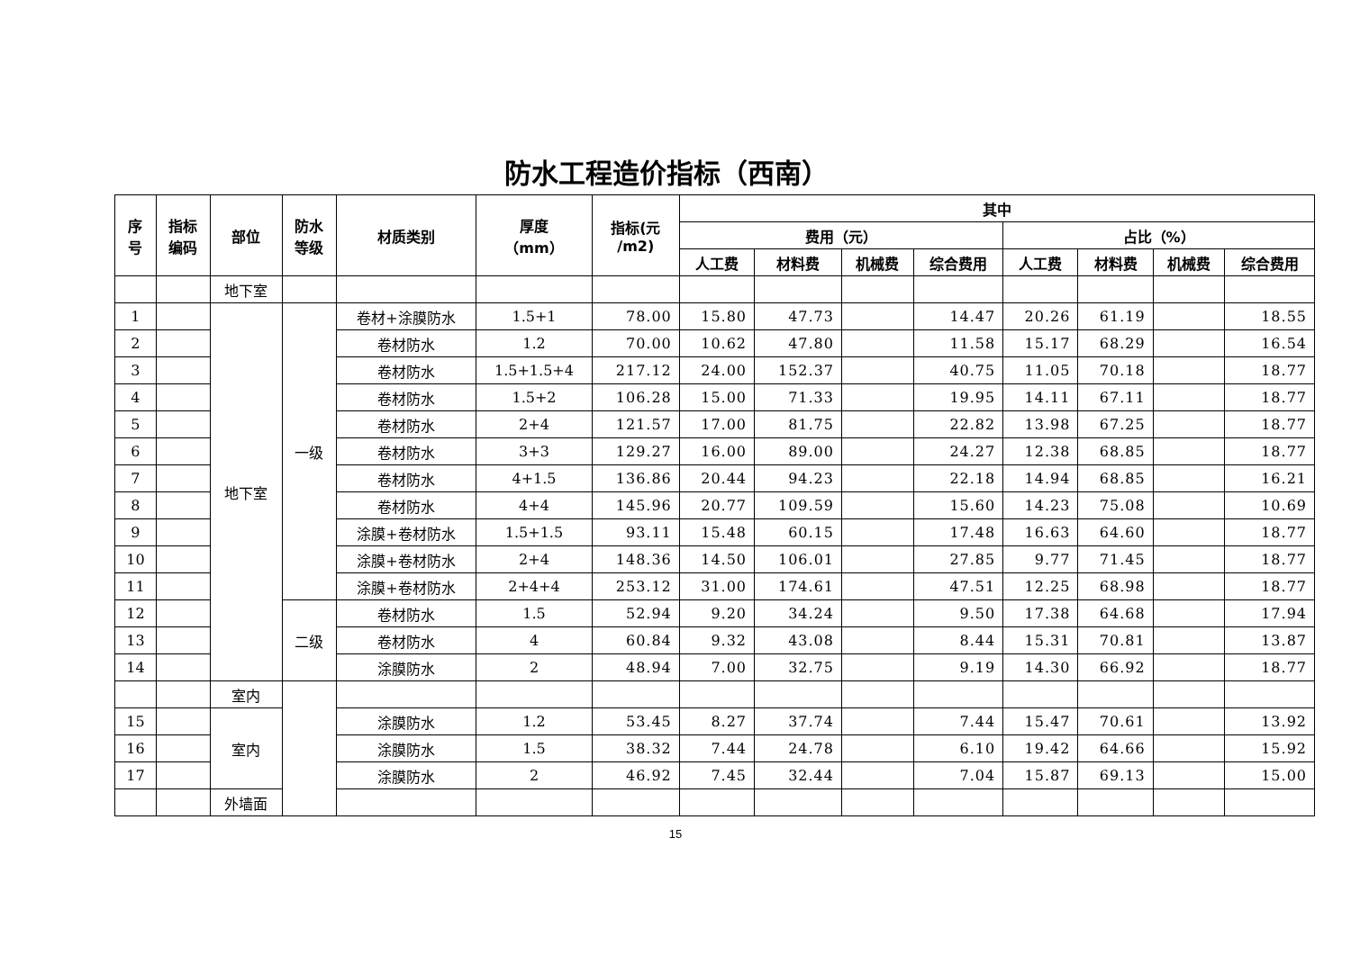防水工程造价指标（西南）
| 序 号 | 指标 编码 | 部位 | 防水 等级 | 材质类别 | 厚度 （mm） | 指标(元 /m2) | 其中 | | | | | | | |
| --- | --- | --- | --- | --- | --- | --- | --- | --- | --- | --- | --- | --- | --- | --- |
| | | | | | | | 费用（元） | | | | 占比（%） | | | |
| | | | | | | | 人工费 | 材料费 | 机械费 | 综合费用 | 人工费 | 材料费 | 机械费 | 综合费用 |
| | | 地下室 | | | | | | | | | | | | |
| 1 | | 地下室 | 一级 | 卷材+涂膜防水 | 1.5+1 | 78.00 | 15.80 | 47.73 | | 14.47 | 20.26 | 61.19 | | 18.55 |
| 2 | | | | 卷材防水 | 1.2 | 70.00 | 10.62 | 47.80 | | 11.58 | 15.17 | 68.29 | | 16.54 |
| 3 | | | | 卷材防水 | 1.5+1.5+4 | 217.12 | 24.00 | 152.37 | | 40.75 | 11.05 | 70.18 | | 18.77 |
| 4 | | | | 卷材防水 | 1.5+2 | 106.28 | 15.00 | 71.33 | | 19.95 | 14.11 | 67.11 | | 18.77 |
| 5 | | | | 卷材防水 | 2+4 | 121.57 | 17.00 | 81.75 | | 22.82 | 13.98 | 67.25 | | 18.77 |
| 6 | | | | 卷材防水 | 3+3 | 129.27 | 16.00 | 89.00 | | 24.27 | 12.38 | 68.85 | | 18.77 |
| 7 | | | | 卷材防水 | 4+1.5 | 136.86 | 20.44 | 94.23 | | 22.18 | 14.94 | 68.85 | | 16.21 |
| 8 | | | | 卷材防水 | 4+4 | 145.96 | 20.77 | 109.59 | | 15.60 | 14.23 | 75.08 | | 10.69 |
| 9 | | | | 涂膜+卷材防水 | 1.5+1.5 | 93.11 | 15.48 | 60.15 | | 17.48 | 16.63 | 64.60 | | 18.77 |
| 10 | | | | 涂膜+卷材防水 | 2+4 | 148.36 | 14.50 | 106.01 | | 27.85 | 9.77 | 71.45 | | 18.77 |
| 11 | | | | 涂膜+卷材防水 | 2+4+4 | 253.12 | 31.00 | 174.61 | | 47.51 | 12.25 | 68.98 | | 18.77 |
| 12 | | | 二级 | 卷材防水 | 1.5 | 52.94 | 9.20 | 34.24 | | 9.50 | 17.38 | 64.68 | | 17.94 |
| 13 | | | | 卷材防水 | 4 | 60.84 | 9.32 | 43.08 | | 8.44 | 15.31 | 70.81 | | 13.87 |
| 14 | | | | 涂膜防水 | 2 | 48.94 | 7.00 | 32.75 | | 9.19 | 14.30 | 66.92 | | 18.77 |
| | | 室内 | | | | | | | | | | | | |
| 15 | | 室内 | | 涂膜防水 | 1.2 | 53.45 | 8.27 | 37.74 | | 7.44 | 15.47 | 70.61 | | 13.92 |
| 16 | | | | 涂膜防水 | 1.5 | 38.32 | 7.44 | 24.78 | | 6.10 | 19.42 | 64.66 | | 15.92 |
| 17 | | | | 涂膜防水 | 2 | 46.92 | 7.45 | 32.44 | | 7.04 | 15.87 | 69.13 | | 15.00 |
| | | 外墙面 | | | | | | | | | | | | |
15